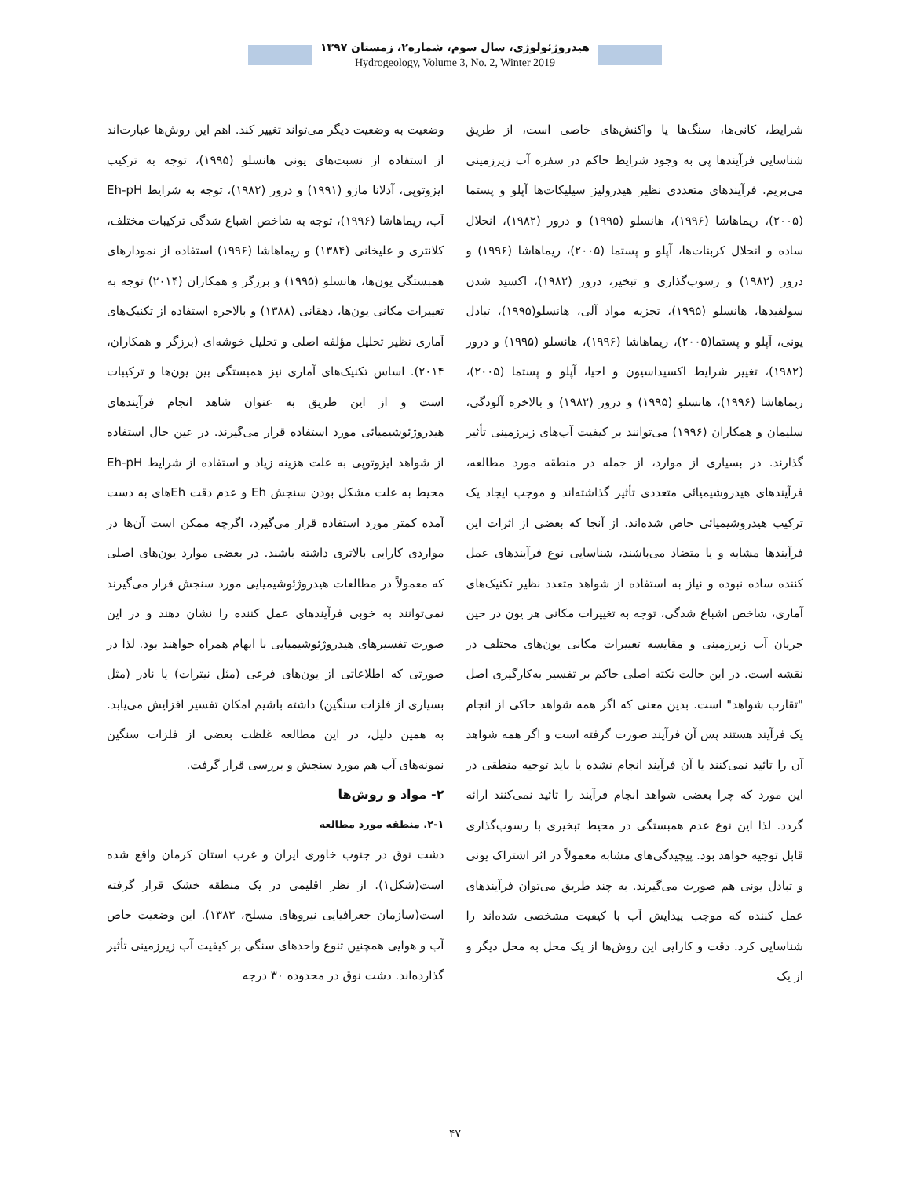هیدروژئولوژی، سال سوم، شماره۲، زمستان ۱۳۹۷
Hydrogeology, Volume 3, No. 2, Winter 2019
شرایط، کانی‌ها، سنگ‌ها یا واکنش‌های خاصی است، از طریق شناسایی فرآیندها پی به وجود شرایط حاکم در سفره آب زیرزمینی می‌بریم. فرآیندهای متعددی نظیر هیدرولیز سیلیکات‌ها آپلو و پستما (۲۰۰۵)، ریماهاشا (۱۹۹۶)، هانسلو (۱۹۹۵) و درور (۱۹۸۲)، انحلال ساده و انحلال کربنات‌ها، آپلو و پستما (۲۰۰۵)، ریماهاشا (۱۹۹۶) و درور (۱۹۸۲) و رسوب‌گذاری و تبخیر، درور (۱۹۸۲)، اکسید شدن سولفیدها، هانسلو (۱۹۹۵)، تجزیه مواد آلی، هانسلو(۱۹۹۵)، تبادل یونی، آپلو و پستما(۲۰۰۵)، ریماهاشا (۱۹۹۶)، هانسلو (۱۹۹۵) و درور (۱۹۸۲)، تغییر شرایط اکسیداسیون و احیا، آپلو و پستما (۲۰۰۵)، ریماهاشا (۱۹۹۶)، هانسلو (۱۹۹۵) و درور (۱۹۸۲) و بالاخره آلودگی، سلیمان و همکاران (۱۹۹۶) می‌توانند بر کیفیت آب‌های زیرزمینی تأثیر گذارند. در بسیاری از موارد، از جمله در منطقه مورد مطالعه، فرآیندهای هیدروشیمیائی متعددی تأثیر گذاشته‌اند و موجب ایجاد یک ترکیب هیدروشیمیائی خاص شده‌اند. از آنجا که بعضی از اثرات این فرآیندها مشابه و یا متضاد می‌باشند، شناسایی نوع فرآیندهای عمل کننده ساده نبوده و نیاز به استفاده از شواهد متعدد نظیر تکنیک‌های آماری، شاخص اشباع شدگی، توجه به تغییرات مکانی هر یون در حین جریان آب زیرزمینی و مقایسه تغییرات مکانی یون‌های مختلف در نقشه است. در این حالت نکته اصلی حاکم بر تفسیر به‌کارگیری اصل "تقارب شواهد" است. بدین معنی که اگر همه شواهد حاکی از انجام یک فرآیند هستند پس آن فرآیند صورت گرفته است و اگر همه شواهد آن را تائید نمی‌کنند یا آن فرآیند انجام نشده یا باید توجیه منطقی در این مورد که چرا بعضی شواهد انجام فرآیند را تائید نمی‌کنند ارائه گردد. لذا این نوع عدم همبستگی در محیط تبخیری با رسوب‌گذاری قابل توجیه خواهد بود. پیچیدگی‌های مشابه معمولاً در اثر اشتراک یونی و تبادل یونی هم صورت می‌گیرند. به چند طریق می‌توان فرآیندهای عمل کننده که موجب پیدایش آب با کیفیت مشخصی شده‌اند را شناسایی کرد. دقت و کارایی این روش‌ها از یک محل به محل دیگر و از یک
وضعیت به وضعیت دیگر می‌تواند تغییر کند. اهم این روش‌ها عبارت‌اند از استفاده از نسبت‌های یونی هانسلو (۱۹۹۵)، توجه به ترکیب ایزوتوپی، آدلانا مازو (۱۹۹۱) و درور (۱۹۸۲)، توجه به شرایط Eh-pH آب، ریماهاشا (۱۹۹۶)، توجه به شاخص اشباع شدگی ترکیبات مختلف، کلانتری و علیخانی (۱۳۸۴) و ریماهاشا (۱۹۹۶) استفاده از نمودارهای همبستگی یون‌ها، هانسلو (۱۹۹۵) و برزگر و همکاران (۲۰۱۴) توجه به تغییرات مکانی یون‌ها، دهقانی (۱۳۸۸) و بالاخره استفاده از تکنیک‌های آماری نظیر تحلیل مؤلفه اصلی و تحلیل خوشه‌ای (برزگر و همکاران، ۲۰۱۴). اساس تکنیک‌های آماری نیز همبستگی بین یون‌ها و ترکیبات است و از این طریق به عنوان شاهد انجام فرآیندهای هیدروژئوشیمیائی مورد استفاده قرار می‌گیرند. در عین حال استفاده از شواهد ایزوتوپی به علت هزینه زیاد و استفاده از شرایط Eh-pH محیط به علت مشکل بودن سنجش Eh و عدم دقت Ehهای به دست آمده کمتر مورد استفاده قرار می‌گیرد، اگرچه ممکن است آن‌ها در مواردی کارایی بالاتری داشته باشند. در بعضی موارد یون‌های اصلی که معمولاً در مطالعات هیدروژئوشیمیایی مورد سنجش قرار می‌گیرند نمی‌توانند به خوبی فرآیندهای عمل کننده را نشان دهند و در این صورت تفسیرهای هیدروژئوشیمیایی با ابهام همراه خواهند بود. لذا در صورتی که اطلاعاتی از یون‌های فرعی (مثل نیترات) یا نادر (مثل بسیاری از فلزات سنگین) داشته باشیم امکان تفسیر افزایش می‌یابد. به همین دلیل، در این مطالعه غلظت بعضی از فلزات سنگین نمونه‌های آب هم مورد سنجش و بررسی قرار گرفت.
۲- مواد و روش‌ها
۲-۱. منطقه مورد مطالعه
دشت نوق در جنوب خاوری ایران و غرب استان کرمان واقع شده است(شکل۱). از نظر اقلیمی در یک منطقه خشک قرار گرفته است(سازمان جغرافیایی نیروهای مسلح، ۱۳۸۳). این وضعیت خاص آب و هوایی همچنین تنوع واحدهای سنگی بر کیفیت آب زیرزمینی تأثیر گذارده‌اند. دشت نوق در محدوده ۳۰ درجه
۴۷